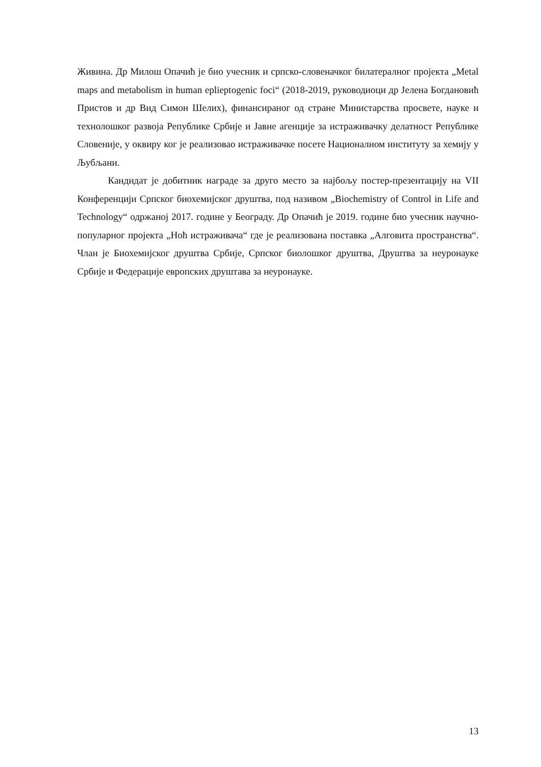Живина. Др Милош Опачић је био учесник и српско-словеначког билатералног пројекта „Metal maps and metabolism in human eplieptogenic foci“ (2018-2019, руководиоци др Јелена Богдановић Пристов и др Вид Симон Шелих), финансираног од стране Министарства просвете, науке и технолошког развоја Републике Србије и Јавне агенције за истраживачку делатност Републике Словеније, у оквиру ког је реализовао истраживачке посете Националном институту за хемију у Љубљани.
Кандидат је добитник награде за друго место за најбољу постер-презентацију на VII Конференцији Српског биохемијског друштва, под називом „Biochemistry of Control in Life and Technology“ одржаној 2017. године у Београду. Др Опачић је 2019. године био учесник научно-популарног пројекта „Ноћ истраживача“ где је реализована поставка „Алговита пространства“. Члан је Биохемијског друштва Србије, Српског биолошког друштва, Друштва за неуронауке Србије и Федерације европских друштава за неуронауке.
13